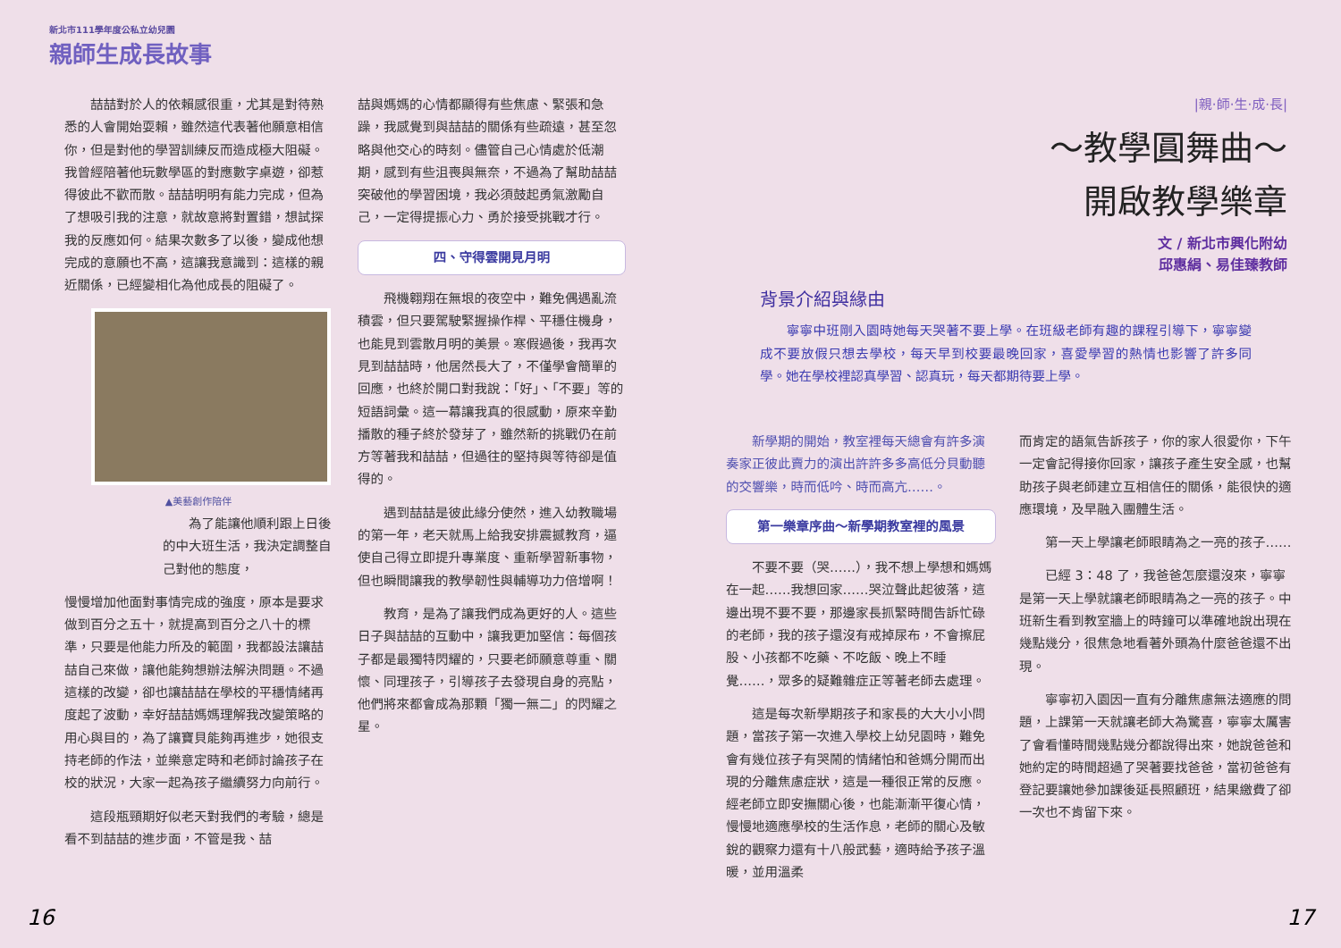新北市111學年度公私立幼兒園
親師生成長故事
喆喆對於人的依賴感很重，尤其是對待熟悉的人會開始耍賴，雖然這代表著他願意相信你，但是對他的學習訓練反而造成極大阻礙。我曾經陪著他玩數學區的對應數字桌遊，卻惹得彼此不歡而散。喆喆明明有能力完成，但為了想吸引我的注意，就故意將對置錯，想試探我的反應如何。結果次數多了以後，變成他想完成的意願也不高，這讓我意識到：這樣的親近關係，已經變相化為他成長的阻礙了。
▲美藝創作陪伴
為了能讓他順利跟上日後的中大班生活，我決定調整自己對他的態度，
慢慢增加他面對事情完成的強度，原本是要求做到百分之五十，就提高到百分之八十的標準，只要是他能力所及的範圍，我都設法讓喆喆自己來做，讓他能夠想辦法解決問題。不過這樣的改變，卻也讓喆喆在學校的平穩情緒再度起了波動，幸好喆喆媽媽理解我改變策略的用心與目的，為了讓寶貝能夠再進步，她很支持老師的作法，並樂意定時和老師討論孩子在校的狀況，大家一起為孩子繼續努力向前行。
這段瓶頸期好似老天對我們的考驗，總是看不到喆喆的進步面，不管是我、喆
喆與媽媽的心情都顯得有些焦慮、緊張和急躁，我感覺到與喆喆的關係有些疏遠，甚至忽略與他交心的時刻。儘管自己心情處於低潮期，感到有些沮喪與無奈，不過為了幫助喆喆突破他的學習困境，我必須鼓起勇氣激勵自己，一定得提振心力、勇於接受挑戰才行。
四、守得雲開見月明
飛機翱翔在無垠的夜空中，難免偶遇亂流積雲，但只要駕駛緊握操作桿、平穩住機身，也能見到雲散月明的美景。寒假過後，我再次見到喆喆時，他居然長大了，不僅學會簡單的回應，也終於開口對我說：「好」、「不要」等的短語詞彙。這一幕讓我真的很感動，原來辛勤播散的種子終於發芽了，雖然新的挑戰仍在前方等著我和喆喆，但過往的堅持與等待卻是值得的。
遇到喆喆是彼此緣分使然，進入幼教職場的第一年，老天就馬上給我安排震撼教育，逼使自己得立即提升專業度、重新學習新事物，但也瞬間讓我的教學韌性與輔導功力倍增啊！
教育，是為了讓我們成為更好的人。這些日子與喆喆的互動中，讓我更加堅信：每個孩子都是最獨特閃耀的，只要老師願意尊重、關懷、同理孩子，引導孩子去發現自身的亮點，他們將來都會成為那顆「獨一無二」的閃耀之星。
|親·師·生·成·長|
～教學圓舞曲～
開啟教學樂章
文 / 新北市興化附幼
邱惠絹、易佳臻教師
背景介紹與緣由
　　寧寧中班剛入園時她每天哭著不要上學。在班級老師有趣的課程引導下，寧寧變成不要放假只想去學校，每天早到校要最晚回家，喜愛學習的熱情也影響了許多同學。她在學校裡認真學習、認真玩，每天都期待要上學。
新學期的開始，教室裡每天總會有許多演奏家正彼此賣力的演出許許多多高低分貝動聽的交響樂，時而低吟、時而高亢……。
第一樂章序曲～新學期教室裡的風景
不要不要（哭……），我不想上學想和媽媽在一起……我想回家……哭泣聲此起彼落，這邊出現不要不要，那邊家長抓緊時間告訴忙碌的老師，我的孩子還沒有戒掉尿布，不會擦屁股、小孩都不吃藥、不吃飯、晚上不睡覺……，眾多的疑難雜症正等著老師去處理。
這是每次新學期孩子和家長的大大小小問題，當孩子第一次進入學校上幼兒園時，難免會有幾位孩子有哭鬧的情緒怕和爸媽分開而出現的分離焦慮症狀，這是一種很正常的反應。經老師立即安撫關心後，也能漸漸平復心情，慢慢地適應學校的生活作息，老師的關心及敏銳的觀察力還有十八般武藝，適時給予孩子溫暖，並用溫柔
而肯定的語氣告訴孩子，你的家人很愛你，下午一定會記得接你回家，讓孩子產生安全感，也幫助孩子與老師建立互相信任的關係，能很快的適應環境，及早融入團體生活。
第一天上學讓老師眼睛為之一亮的孩子……
已經 3：48 了，我爸爸怎麼還沒來，寧寧是第一天上學就讓老師眼睛為之一亮的孩子。中班新生看到教室牆上的時鐘可以準確地說出現在幾點幾分，很焦急地看著外頭為什麼爸爸還不出現。
寧寧初入園因一直有分離焦慮無法適應的問題，上課第一天就讓老師大為驚喜，寧寧太厲害了會看懂時間幾點幾分都說得出來，她說爸爸和她約定的時間超過了哭著要找爸爸，當初爸爸有登記要讓她參加課後延長照顧班，結果繳費了卻一次也不肯留下來。
16 17